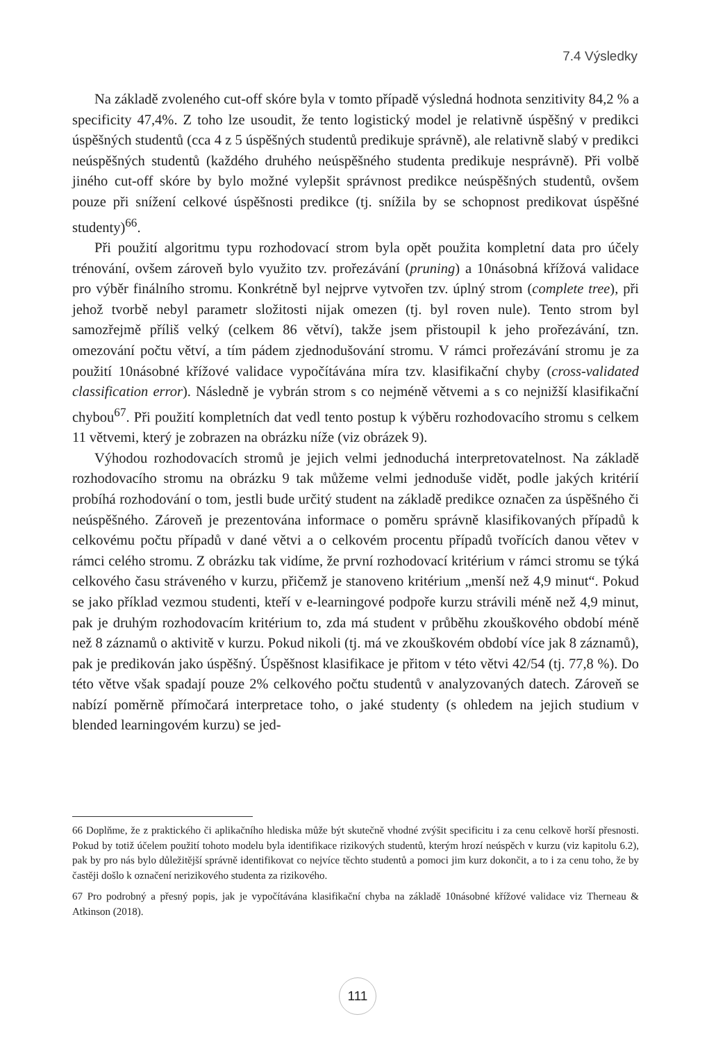7.4 Výsledky
Na základě zvoleného cut-off skóre byla v tomto případě výsledná hodnota senzitivity 84,2 % a specificity 47,4%. Z toho lze usoudit, že tento logistický model je relativně úspěšný v predikci úspěšných studentů (cca 4 z 5 úspěšných studentů predikuje správně), ale relativně slabý v predikci neúspěšných studentů (každého druhého neúspěšného studenta predikuje nesprávně). Při volbě jiného cut-off skóre by bylo možné vylepšit správnost predikce neúspěšných studentů, ovšem pouze při snížení celkové úspěšnosti predikce (tj. snížila by se schopnost predikovat úspěšné studenty)<sup>66</sup>.
Při použití algoritmu typu rozhodovací strom byla opět použita kompletní data pro účely trénování, ovšem zároveň bylo využito tzv. prořezávání (pruning) a 10násobná křížová validace pro výběr finálního stromu. Konkrétně byl nejprve vytvořen tzv. úplný strom (complete tree), při jehož tvorbě nebyl parametr složitosti nijak omezen (tj. byl roven nule). Tento strom byl samozřejmě příliš velký (celkem 86 větví), takže jsem přistoupil k jeho prořezávání, tzn. omezování počtu větví, a tím pádem zjednodušování stromu. V rámci prořezávání stromu je za použití 10násobné křížové validace vypočítávána míra tzv. klasifikační chyby (cross-validated classification error). Následně je vybrán strom s co nejméně větvemi a s co nejnižší klasifikační chybou<sup>67</sup>. Při použití kompletních dat vedl tento postup k výběru rozhodovacího stromu s celkem 11 větvemi, který je zobrazen na obrázku níže (viz obrázek 9).
Výhodou rozhodovacích stromů je jejich velmi jednoduchá interpretovatelnost. Na základě rozhodovacího stromu na obrázku 9 tak můžeme velmi jednoduše vidět, podle jakých kritérií probíhá rozhodování o tom, jestli bude určitý student na základě predikce označen za úspěšného či neúspěšného. Zároveň je prezentována informace o poměru správně klasifikovaných případů k celkovému počtu případů v dané větvi a o celkovém procentu případů tvořících danou větev v rámci celého stromu. Z obrázku tak vidíme, že první rozhodovací kritérium v rámci stromu se týká celkového času stráveného v kurzu, přičemž je stanoveno kritérium „menší než 4,9 minut“. Pokud se jako příklad vezmou studenti, kteří v e-learningové podpoře kurzu strávili méně než 4,9 minut, pak je druhým rozhodovacím kritérium to, zda má student v průběhu zkouškového období méně než 8 záznamů o aktivitě v kurzu. Pokud nikoli (tj. má ve zkouškovém období více jak 8 záznamů), pak je predikován jako úspěšný. Úspěšnost klasifikace je přitom v této větvi 42/54 (tj. 77,8 %). Do této větve však spadají pouze 2% celkového počtu studentů v analyzovaných datech. Zároveň se nabízí poměrně přímočará interpretace toho, o jaké studenty (s ohledem na jejich studium v blended learningovém kurzu) se jed-
66 Doplňme, že z praktického či aplikačního hlediska může být skutečně vhodné zvýšit specificitu i za cenu celkově horší přesnosti. Pokud by totiž účelem použití tohoto modelu byla identifikace rizikových studentů, kterým hrozí neúspěch v kurzu (viz kapitolu 6.2), pak by pro nás bylo důležitější správně identifikovat co nejvíce těchto studentů a pomoci jim kurz dokončit, a to i za cenu toho, že by častěji došlo k označení nerizikového studenta za rizikového.
67 Pro podrobný a přesný popis, jak je vypočítávána klasifikační chyba na základě 10násobné křížové validace viz Therneau & Atkinson (2018).
111